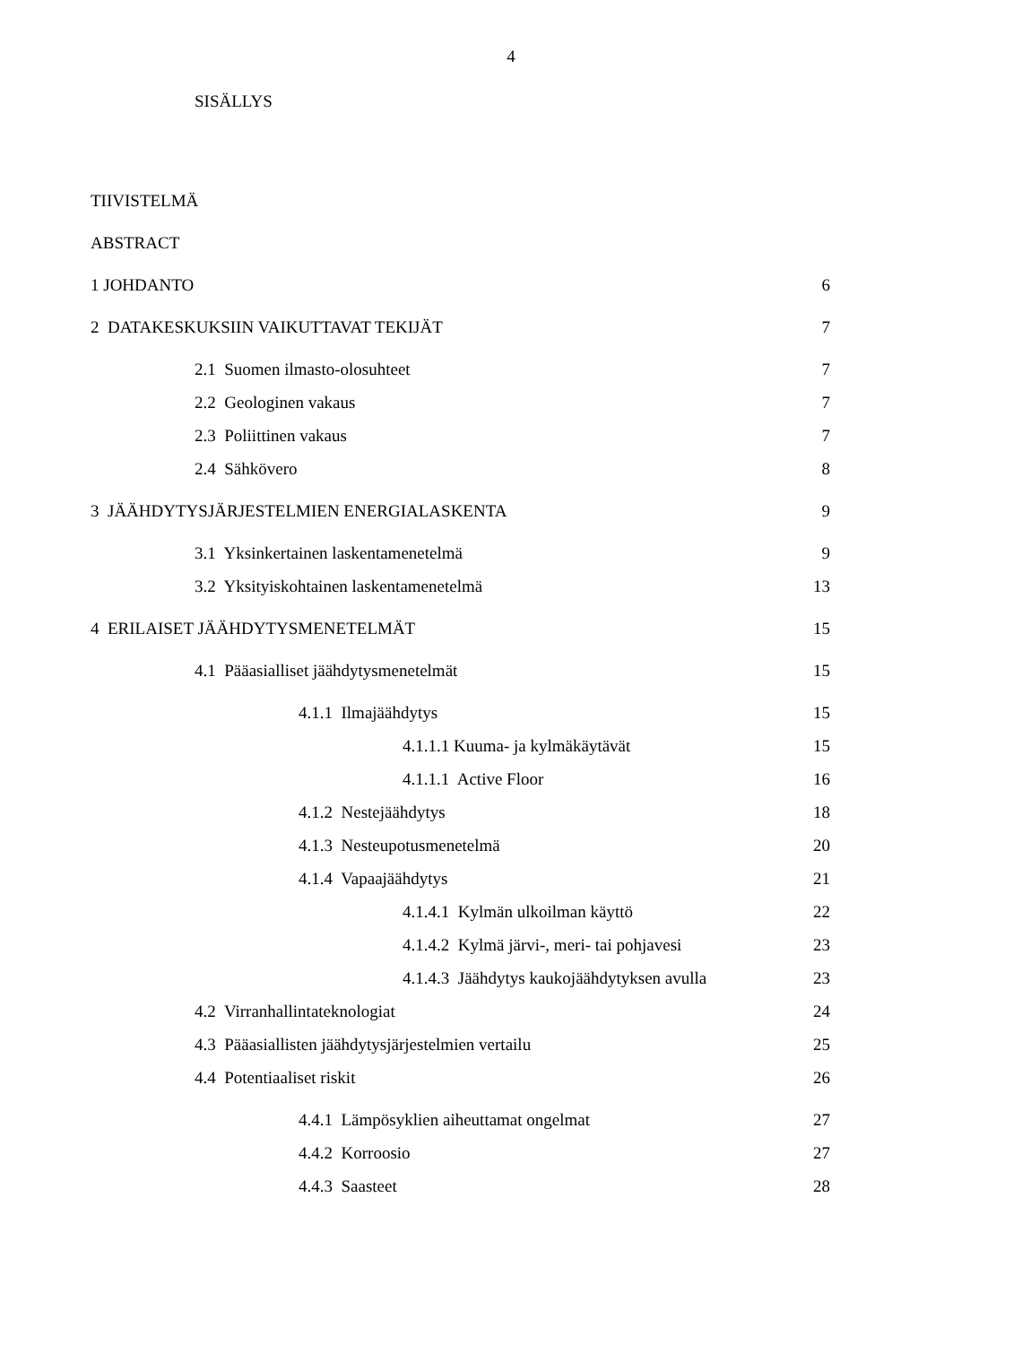4
SISÄLLYS
TIIVISTELMÄ
ABSTRACT
1 JOHDANTO 6
2 DATAKESKUKSIIN VAIKUTTAVAT TEKIJÄT 7
2.1 Suomen ilmasto-olosuhteet 7
2.2 Geologinen vakaus 7
2.3 Poliittinen vakaus 7
2.4 Sähkövero 8
3 JÄÄHDYTYSJÄRJESTELMIEN ENERGIALASKENTA 9
3.1 Yksinkertainen laskentamenetelmä 9
3.2 Yksityiskohtainen laskentamenetelmä 13
4 ERILAISET JÄÄHDYTYSMENETELMÄT 15
4.1 Pääasialliset jäähdytysmenetelmät 15
4.1.1 Ilmajäähdytys 15
4.1.1.1 Kuuma- ja kylmäkäytävät 15
4.1.1.1 Active Floor 16
4.1.2 Nestejäähdytys 18
4.1.3 Nesteupotusmenetelmä 20
4.1.4 Vapaajäähdytys 21
4.1.4.1 Kylmän ulkoilman käyttö 22
4.1.4.2 Kylmä järvi-, meri- tai pohjavesi 23
4.1.4.3 Jäähdytys kaukojäähdytyksen avulla 23
4.2 Virranhallintateknologiat 24
4.3 Pääasiallisten jäähdytysjärjestelmien vertailu 25
4.4 Potentiaaliset riskit 26
4.4.1 Lämpösyklien aiheuttamat ongelmat 27
4.4.2 Korroosio 27
4.4.3 Saasteet 28